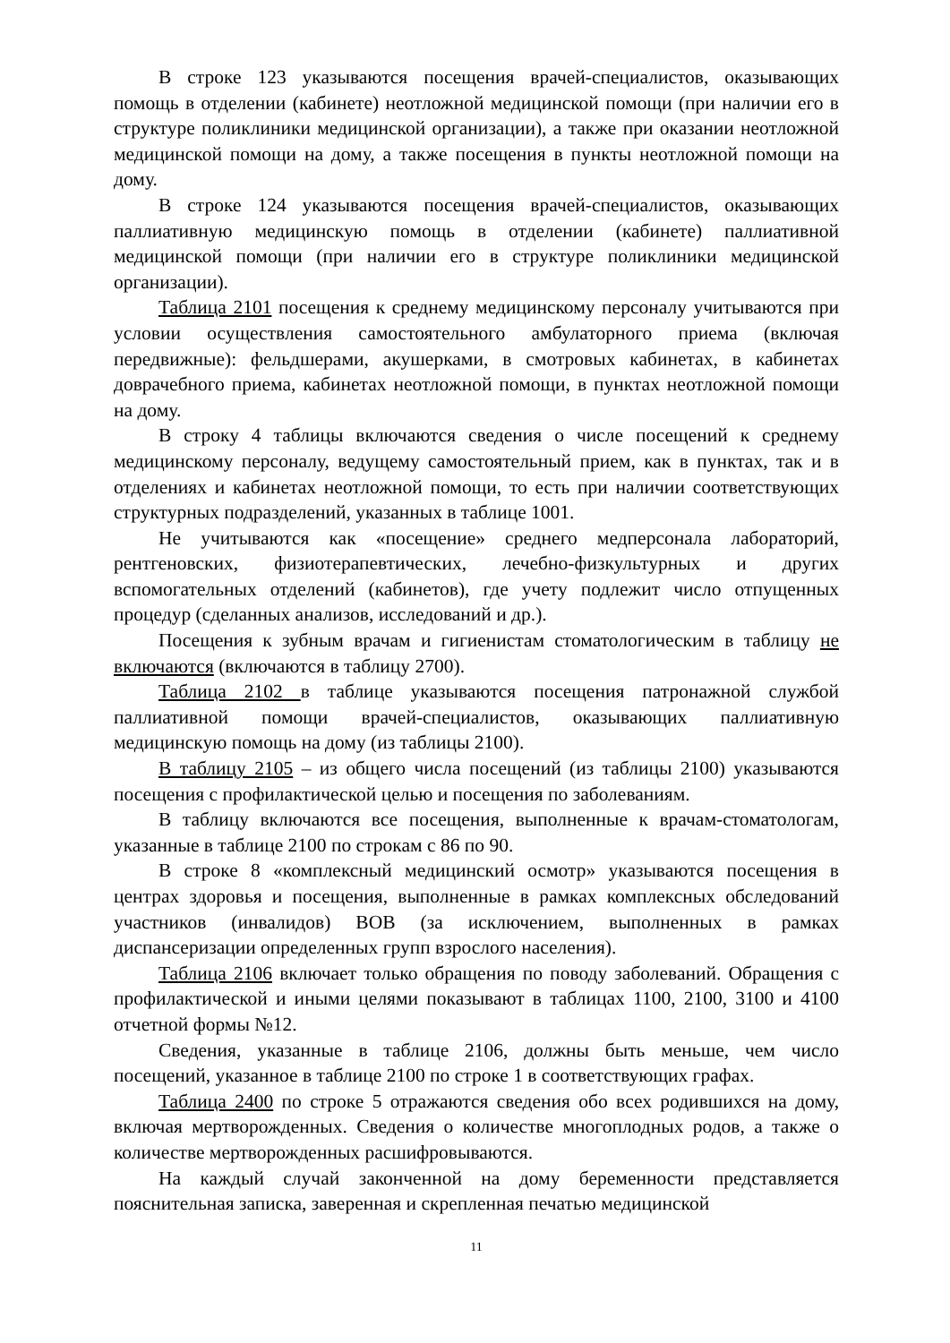В строке 123 указываются посещения врачей-специалистов, оказывающих помощь в отделении (кабинете) неотложной медицинской помощи (при наличии его в структуре поликлиники медицинской организации), а также при оказании неотложной медицинской помощи на дому, а также посещения в пункты неотложной помощи на дому.
В строке 124 указываются посещения врачей-специалистов, оказывающих паллиативную медицинскую помощь в отделении (кабинете) паллиативной медицинской помощи (при наличии его в структуре поликлиники медицинской организации).
Таблица 2101 посещения к среднему медицинскому персоналу учитываются при условии осуществления самостоятельного амбулаторного приема (включая передвижные): фельдшерами, акушерками, в смотровых кабинетах, в кабинетах доврачебного приема, кабинетах неотложной помощи, в пунктах неотложной помощи на дому.
В строку 4 таблицы включаются сведения о числе посещений к среднему медицинскому персоналу, ведущему самостоятельный прием, как в пунктах, так и в отделениях и кабинетах неотложной помощи, то есть при наличии соответствующих структурных подразделений, указанных в таблице 1001.
Не учитываются как «посещение» среднего медперсонала лабораторий, рентгеновских, физиотерапевтических, лечебно-физкультурных и других вспомогательных отделений (кабинетов), где учету подлежит число отпущенных процедур (сделанных анализов, исследований и др.).
Посещения к зубным врачам и гигиенистам стоматологическим в таблицу не включаются (включаются в таблицу 2700).
Таблица 2102 в таблице указываются посещения патронажной службой паллиативной помощи врачей-специалистов, оказывающих паллиативную медицинскую помощь на дому (из таблицы 2100).
В таблицу 2105 – из общего числа посещений (из таблицы 2100) указываются посещения с профилактической целью и посещения по заболеваниям.
В таблицу включаются все посещения, выполненные к врачам-стоматологам, указанные в таблице 2100 по строкам с 86 по 90.
В строке 8 «комплексный медицинский осмотр» указываются посещения в центрах здоровья и посещения, выполненные в рамках комплексных обследований участников (инвалидов) ВОВ (за исключением, выполненных в рамках диспансеризации определенных групп взрослого населения).
Таблица 2106 включает только обращения по поводу заболеваний. Обращения с профилактической и иными целями показывают в таблицах 1100, 2100, 3100 и 4100 отчетной формы №12.
Сведения, указанные в таблице 2106, должны быть меньше, чем число посещений, указанное в таблице 2100 по строке 1 в соответствующих графах.
Таблица 2400 по строке 5 отражаются сведения обо всех родившихся на дому, включая мертворожденных. Сведения о количестве многоплодных родов, а также о количестве мертворожденных расшифровываются.
На каждый случай законченной на дому беременности представляется пояснительная записка, заверенная и скрепленная печатью медицинской
11